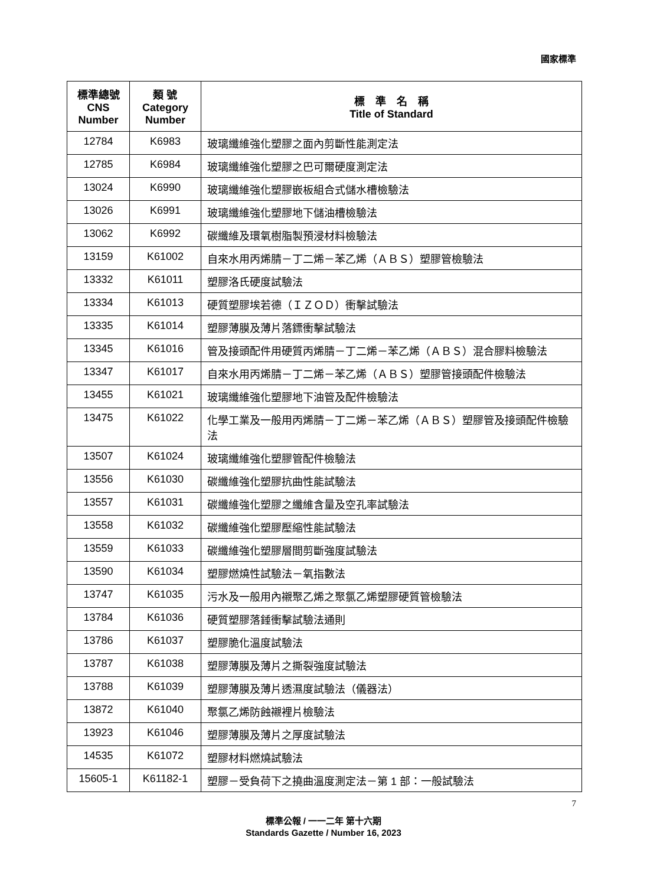國家標準
| 標準總號 CNS Number | 類 號 Category Number | 標 準 名 稱 Title of Standard |
| --- | --- | --- |
| 12784 | K6983 | 玻璃纖維強化塑膠之面內剪斷性能測定法 |
| 12785 | K6984 | 玻璃纖維強化塑膠之巴可爾硬度測定法 |
| 13024 | K6990 | 玻璃纖維強化塑膠嵌板組合式儲水槽檢驗法 |
| 13026 | K6991 | 玻璃纖維強化塑膠地下儲油槽檢驗法 |
| 13062 | K6992 | 碳纖維及環氧樹脂製預浸材料檢驗法 |
| 13159 | K61002 | 自來水用丙烯腈－丁二烯－苯乙烯（ＡＢＳ）塑膠管檢驗法 |
| 13332 | K61011 | 塑膠洛氏硬度試驗法 |
| 13334 | K61013 | 硬質塑膠埃若德（ＩＺＯＤ）衝擊試驗法 |
| 13335 | K61014 | 塑膠薄膜及薄片落鏢衝擊試驗法 |
| 13345 | K61016 | 管及接頭配件用硬質丙烯腈－丁二烯－苯乙烯（ＡＢＳ）混合膠料檢驗法 |
| 13347 | K61017 | 自來水用丙烯腈－丁二烯－苯乙烯（ＡＢＳ）塑膠管接頭配件檢驗法 |
| 13455 | K61021 | 玻璃纖維強化塑膠地下油管及配件檢驗法 |
| 13475 | K61022 | 化學工業及一般用丙烯腈－丁二烯－苯乙烯（ＡＢＳ）塑膠管及接頭配件檢驗法 |
| 13507 | K61024 | 玻璃纖維強化塑膠管配件檢驗法 |
| 13556 | K61030 | 碳纖維強化塑膠抗曲性能試驗法 |
| 13557 | K61031 | 碳纖維強化塑膠之纖維含量及空孔率試驗法 |
| 13558 | K61032 | 碳纖維強化塑膠壓縮性能試驗法 |
| 13559 | K61033 | 碳纖維強化塑膠層間剪斷強度試驗法 |
| 13590 | K61034 | 塑膠燃燒性試驗法－氧指數法 |
| 13747 | K61035 | 污水及一般用內襯聚乙烯之聚氯乙烯塑膠硬質管檢驗法 |
| 13784 | K61036 | 硬質塑膠落錘衝擊試驗法通則 |
| 13786 | K61037 | 塑膠脆化溫度試驗法 |
| 13787 | K61038 | 塑膠薄膜及薄片之撕裂強度試驗法 |
| 13788 | K61039 | 塑膠薄膜及薄片透濕度試驗法（儀器法） |
| 13872 | K61040 | 聚氯乙烯防蝕襯裡片檢驗法 |
| 13923 | K61046 | 塑膠薄膜及薄片之厚度試驗法 |
| 14535 | K61072 | 塑膠材料燃燒試驗法 |
| 15605-1 | K61182-1 | 塑膠－受負荷下之撓曲溫度測定法－第 1 部：一般試驗法 |
7
標準公報 / 一一二年 第十六期
Standards Gazette / Number 16, 2023